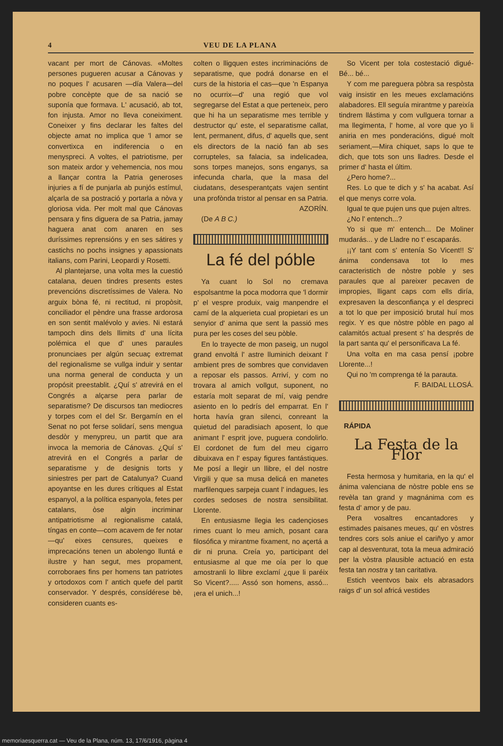4 VEU DE LA PLANA
vacant per mort de Cánovas. «Moltes persones pugueren acusar a Cánovas y no poques l' acusaren —día Valera—del pobre concèpte que de sa nació se suponía que formava. L' acusació, ab tot, fon injusta. Amor no lleva coneiximent. Coneixer y fins declarar les faltes del objecte amat no implica que 'l amor se convertixca en indiferencia o en menyspreci. A voltes, el patriotisme, per son mateix ardor y vehemencia, nos mou a llançar contra la Patria generoses injuries a fí de punjarla ab punjós estímul, alçarla de sa postració y portarla a nòva y gloriosa vida. Per molt mal que Cánovas pensara y fins diguera de sa Patria, jamay haguera anat com anaren en ses duríssimes reprensións y en ses sátires y castichs no pochs insignes y apassionats italians, com Parini, Leopardi y Rosetti.
Al plantejarse, una volta mes la cuestió catalana, deuen tindres presents estes prevencións discretíssimes de Valera. No arguix bòna fé, ni rectitud, ni propòsit, conciliador el pèndre una frasse ardorosa en son sentit malévolo y avies. Ni estará tampoch dins dels llimits d' una lícita polémica el que d' unes paraules pronunciaes per algún secuaç extremat del regionalisme se vullga induir y sentar una norma general de conducta y un propósit preestablit. ¿Quí s' atrevirá en el Congrés a alçarse pera parlar de separatisme? De discursos tan mediocres y torpes com el del Sr. Bergamín en el Senat no pot ferse solidarí, sens mengua desdòr y menypreu, un partit que ara invoca la memoria de Cánovas. ¿Quí s' atrevirá en el Congrés a parlar de separatisme y de designis torts y siniestres per part de Catalunya? Cuand apoyantse en les dures crítiques al Estat espanyol, a la política espanyola, fetes per catalans, òse algin incriminar antipatriotisme al regionalisme catalá, tíngas en conte—com acavem de fer notar—qu' eixes censures, queixes e imprecacións tenen un abolengo lluntá e ilustre y han segut, mes propament, corroboraes fins per homens tan patriotes y ortodoxos com l' antich quefe del partit conservador. Y després, consídérese bè, consideren cuants es-
colten o lligquen estes incriminacións de separatisme, que podrá donarse en el curs de la historia el cas—que 'n Espanya no ocurrix—d' una regió que vol segregarse del Estat a que perteneix, pero que hi ha un separatisme mes terrible y destructor qu' este, el separatisme callat, lent, permanent, difus, d' aquells que, sent els directors de la nació fan ab ses corrupteles, sa falacia, sa indelicadea, sons torpes manejos, sons enganys, sa infecunda charla, que la masa del ciudatans, desesperantçats vajen sentint una profònda tristor al pensar en sa Patria.
AZORÍN.
(De A B C.)
La fé del póble
Ya cuant lo Sol no cremava espolsantme la poca modorra que 'l dormir p' el vespre produix, vaig manpendre el camí de la alquerieta cual propietari es un senyior d' anima que sent la passió mes pura per les coses del seu pòble.
En lo trayecte de mon paseig, un nugol grand envoltá l' astre lluminich deixant l' ambient pres de sombres que convidaven a reposar els passos. Arriví, y com no trovara al amich vollgut, suponent, no estaría molt separat de mí, vaig pendre asiento en lo pedrís del emparrat. En l' horta havía gran silenci, conreant la quietud del paradisiach aposent, lo que animant l' esprit jove, puguera condolirlo. El cordonet de fum del meu cigarro dibuixava en l' espay figures fantástiques. Me posí a llegir un llibre, el del nostre Virgili y que sa musa delicá en manetes marfilenques sarpeja cuant l' indagues, les cordes sedoses de nostra sensibilitat. Llorente.
En entusiasme llegia les cadençioses rimes cuant lo meu amich, posant cara filosófica y mirantme fixament, no açertá a dir ni pruna. Creía yo, participant del entusiasme al que me oía per lo que amostranli lo llibre exclamí ¿que li paréix So Vicent?..... Assó son homens, assó... ¡era el unich...!
So Vicent per tola costestació digué-Bé... bé...
Y com me pareguera pòbra sa respòsta vaig insistir en les meues exclamacións alabadores. Ell seguía mirantme y pareixía tindrem llástima y com vullguera tornar a ma llegimenta, l' home, al vore que yo li aniria en mes ponderacións, digué molt seriament,—Mira chiquet, saps lo que te dich, que tots son uns lladres. Desde el primer d' hasta el últim.
¿Pero home?...
Res. Lo que te dich y s' ha acabat. Así el que menys corre vola.
Igual te que pujen uns que pujen altres.
¿No l' entench...?
Yo si que m' entench... De Moliner mudarás... y de Lladre no t' escaparás.
¡¡Y tant com s' entenía So Vicent!! S' ánima condensava tot lo mes caracteristich de nòstre poble y ses paraules que al pareixer pecaven de impropies, lligant caps com ells diría, expresaven la desconfiança y el despreci a tot lo que per imposició brutal huí mos regix. Y es que nòstre pòble en pago al calamitós actual present s' ha després de la part santa qu' el personificava La fé.
Una volta en ma casa pensí ¡pobre Llorente...!
Qui no 'm comprenga té la parauta.
F. BAIDAL LLOSÁ.
RÁPIDA
La Festa de la Flor
Festa hermosa y humitaria, en la qu' el ánima valenciana de nòstre poble ens se revèla tan grand y magnánima com es festa d' amor y de pau.
Pera vosaltres encantadores y estimades paisanes meues, qu' en vòstres tendres cors sols aniue el cariñyo y amor cap al desventurat, tota la meua admiració per la vòstra plausible actuació en esta festa tan nostra y tan caritativa.
Estich veentvos baix els abrasadors raigs d' un sol africá vestides
memoriaesquerra.cat — Veu de la Plana, núm. 13, 17/6/1916, pàgina 4